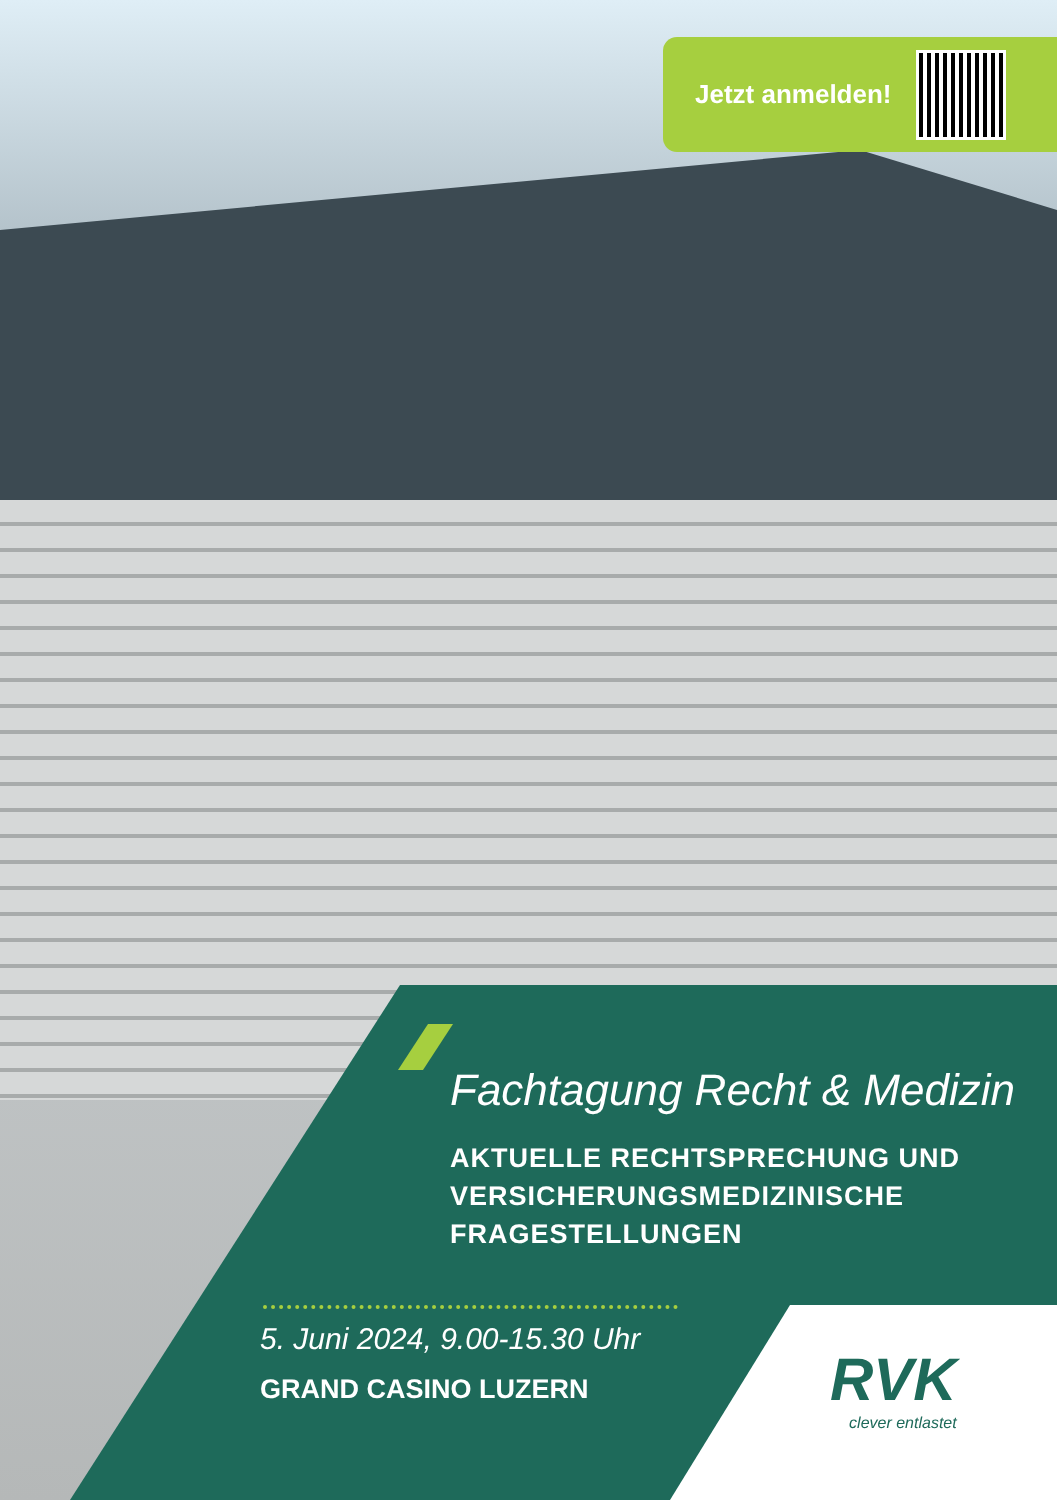Jetzt anmelden!
Fachtagung Recht & Medizin
AKTUELLE RECHTSPRECHUNG UND
VERSICHERUNGSMEDIZINISCHE
FRAGESTELLUNGEN
5. Juni 2024, 9.00-15.30 Uhr
GRAND CASINO LUZERN
RVK
clever entlastet